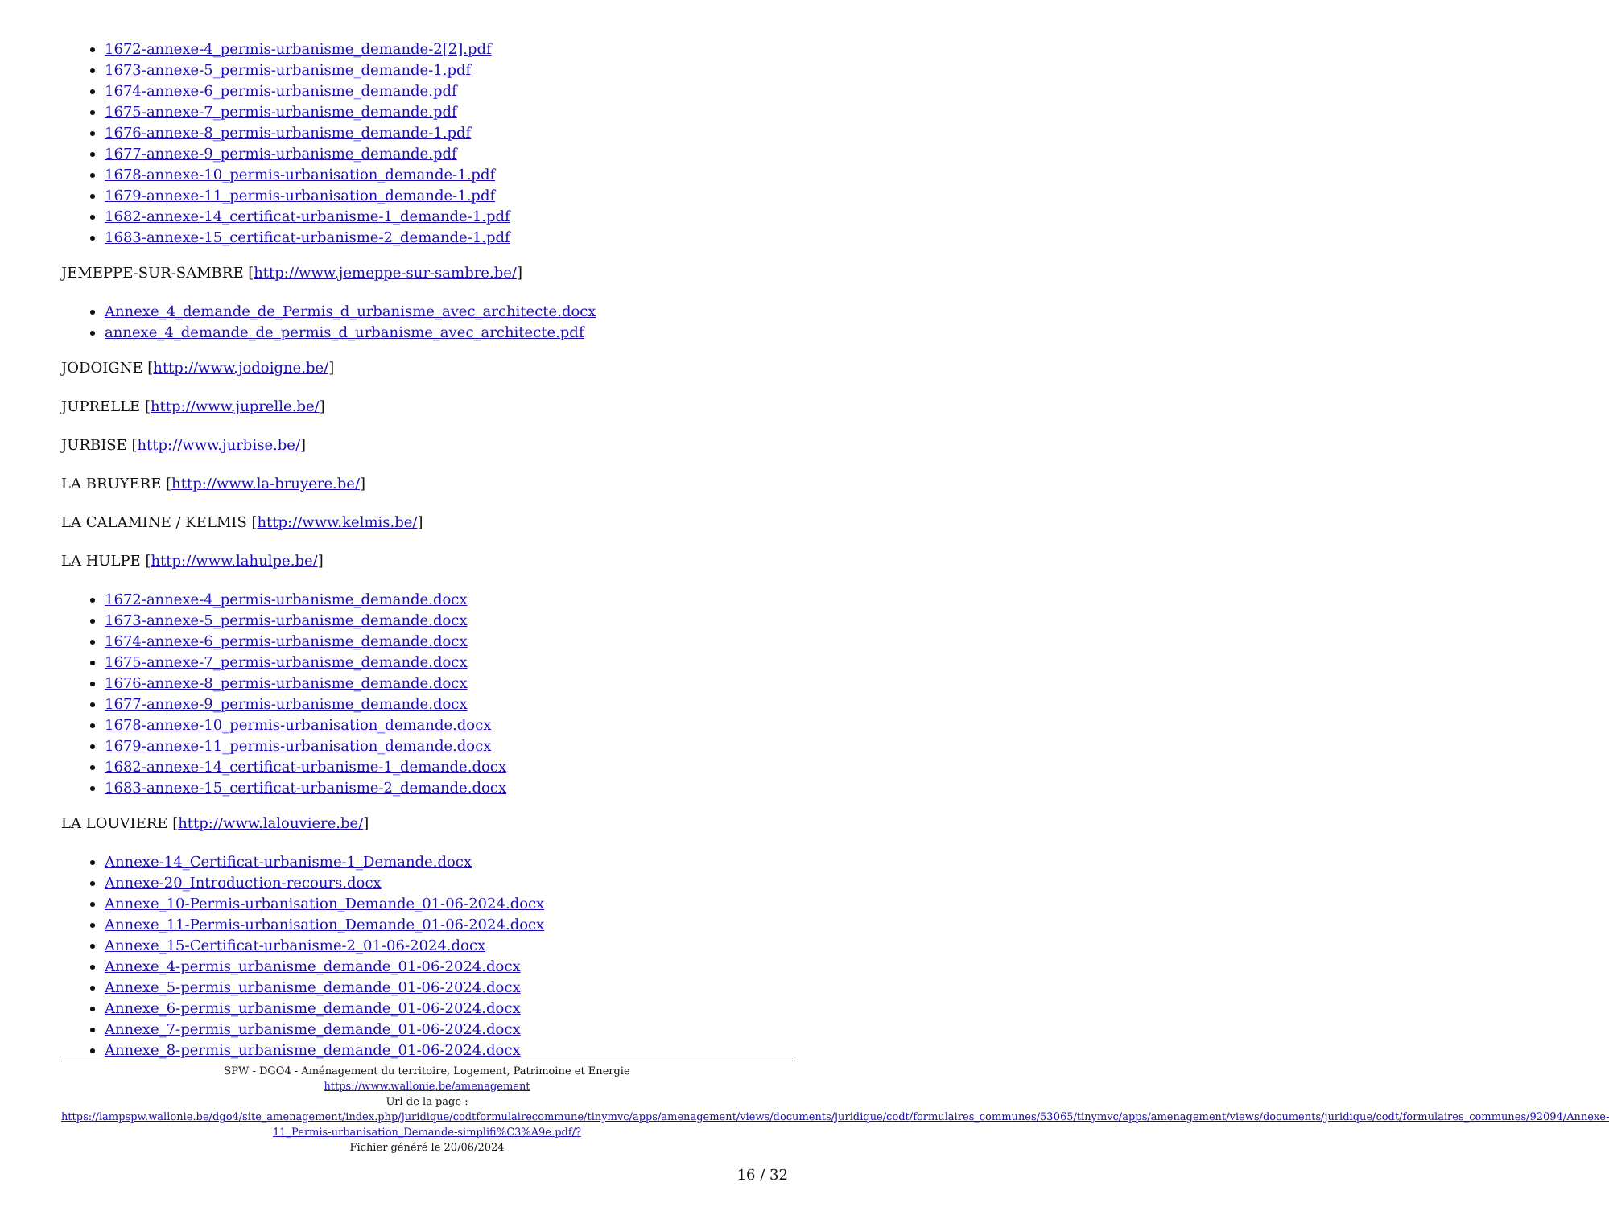1672-annexe-4_permis-urbanisme_demande-2[2].pdf
1673-annexe-5_permis-urbanisme_demande-1.pdf
1674-annexe-6_permis-urbanisme_demande.pdf
1675-annexe-7_permis-urbanisme_demande.pdf
1676-annexe-8_permis-urbanisme_demande-1.pdf
1677-annexe-9_permis-urbanisme_demande.pdf
1678-annexe-10_permis-urbanisation_demande-1.pdf
1679-annexe-11_permis-urbanisation_demande-1.pdf
1682-annexe-14_certificat-urbanisme-1_demande-1.pdf
1683-annexe-15_certificat-urbanisme-2_demande-1.pdf
JEMEPPE-SUR-SAMBRE [http://www.jemeppe-sur-sambre.be/]
Annexe_4_demande_de_Permis_d_urbanisme_avec_architecte.docx
annexe_4_demande_de_permis_d_urbanisme_avec_architecte.pdf
JODOIGNE [http://www.jodoigne.be/]
JUPRELLE [http://www.juprelle.be/]
JURBISE [http://www.jurbise.be/]
LA BRUYERE [http://www.la-bruyere.be/]
LA CALAMINE / KELMIS [http://www.kelmis.be/]
LA HULPE [http://www.lahulpe.be/]
1672-annexe-4_permis-urbanisme_demande.docx
1673-annexe-5_permis-urbanisme_demande.docx
1674-annexe-6_permis-urbanisme_demande.docx
1675-annexe-7_permis-urbanisme_demande.docx
1676-annexe-8_permis-urbanisme_demande.docx
1677-annexe-9_permis-urbanisme_demande.docx
1678-annexe-10_permis-urbanisation_demande.docx
1679-annexe-11_permis-urbanisation_demande.docx
1682-annexe-14_certificat-urbanisme-1_demande.docx
1683-annexe-15_certificat-urbanisme-2_demande.docx
LA LOUVIERE [http://www.lalouviere.be/]
Annexe-14_Certificat-urbanisme-1_Demande.docx
Annexe-20_Introduction-recours.docx
Annexe_10-Permis-urbanisation_Demande_01-06-2024.docx
Annexe_11-Permis-urbanisation_Demande_01-06-2024.docx
Annexe_15-Certificat-urbanisme-2_01-06-2024.docx
Annexe_4-permis_urbanisme_demande_01-06-2024.docx
Annexe_5-permis_urbanisme_demande_01-06-2024.docx
Annexe_6-permis_urbanisme_demande_01-06-2024.docx
Annexe_7-permis_urbanisme_demande_01-06-2024.docx
Annexe_8-permis_urbanisme_demande_01-06-2024.docx
SPW - DGO4 - Aménagement du territoire, Logement, Patrimoine et Energie
https://www.wallonie.be/amenagement
Url de la page :
https://lampspw.wallonie.be/dgo4/site_amenagement/index.php/juridique/codtformulairecommune/tinymvc/apps/amenagement/views/documents/juridique/codt/formulaires_communes/53065/tinymvc/apps/amenagement/views/documents/juridique/codt/formulaires_communes/92094/Annexe-11_Permis-urbanisation_Demande-simplifi%C3%A9e.pdf/?
Fichier généré le 20/06/2024
16 / 32